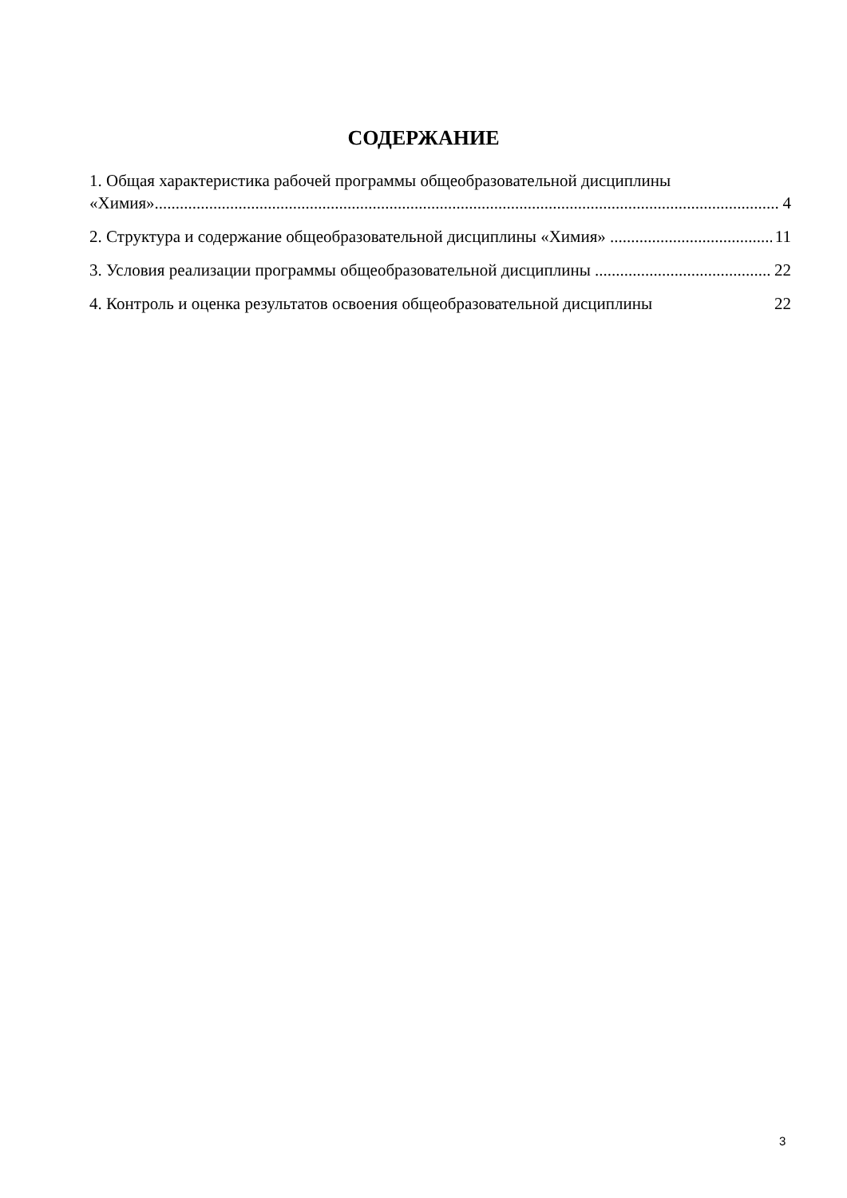СОДЕРЖАНИЕ
1. Общая характеристика рабочей программы общеобразовательной дисциплины
«Химия» 4
2. Структура и содержание общеобразовательной дисциплины «Химия» 11
3. Условия реализации программы общеобразовательной дисциплины 22
4. Контроль и оценка результатов освоения общеобразовательной дисциплины 22
3